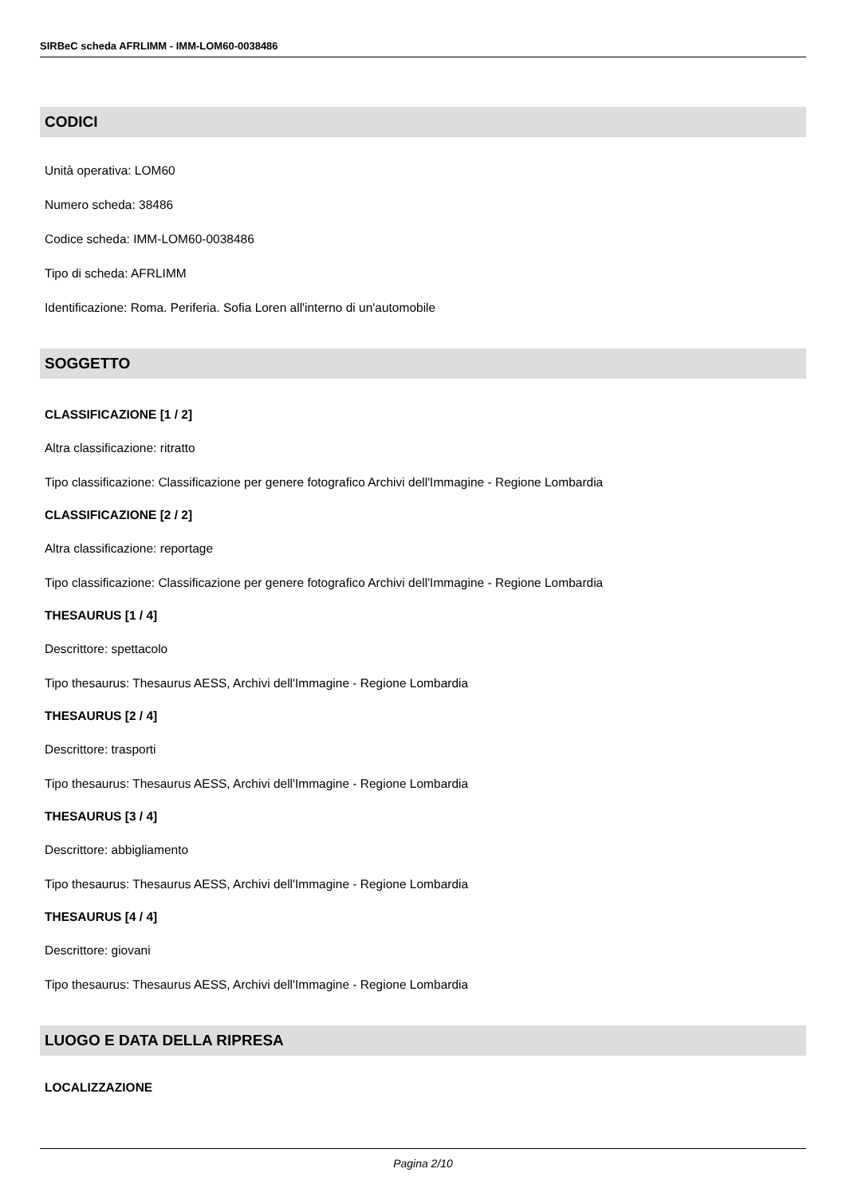SIRBeC scheda AFRLIMM - IMM-LOM60-0038486
CODICI
Unità operativa: LOM60
Numero scheda: 38486
Codice scheda: IMM-LOM60-0038486
Tipo di scheda: AFRLIMM
Identificazione: Roma. Periferia. Sofia Loren all'interno di un'automobile
SOGGETTO
CLASSIFICAZIONE [1 / 2]
Altra classificazione: ritratto
Tipo classificazione: Classificazione per genere fotografico Archivi dell'Immagine - Regione Lombardia
CLASSIFICAZIONE [2 / 2]
Altra classificazione: reportage
Tipo classificazione: Classificazione per genere fotografico Archivi dell'Immagine - Regione Lombardia
THESAURUS [1 / 4]
Descrittore: spettacolo
Tipo thesaurus: Thesaurus AESS, Archivi dell'Immagine - Regione Lombardia
THESAURUS [2 / 4]
Descrittore: trasporti
Tipo thesaurus: Thesaurus AESS, Archivi dell'Immagine - Regione Lombardia
THESAURUS [3 / 4]
Descrittore: abbigliamento
Tipo thesaurus: Thesaurus AESS, Archivi dell'Immagine - Regione Lombardia
THESAURUS [4 / 4]
Descrittore: giovani
Tipo thesaurus: Thesaurus AESS, Archivi dell'Immagine - Regione Lombardia
LUOGO E DATA DELLA RIPRESA
LOCALIZZAZIONE
Pagina 2/10